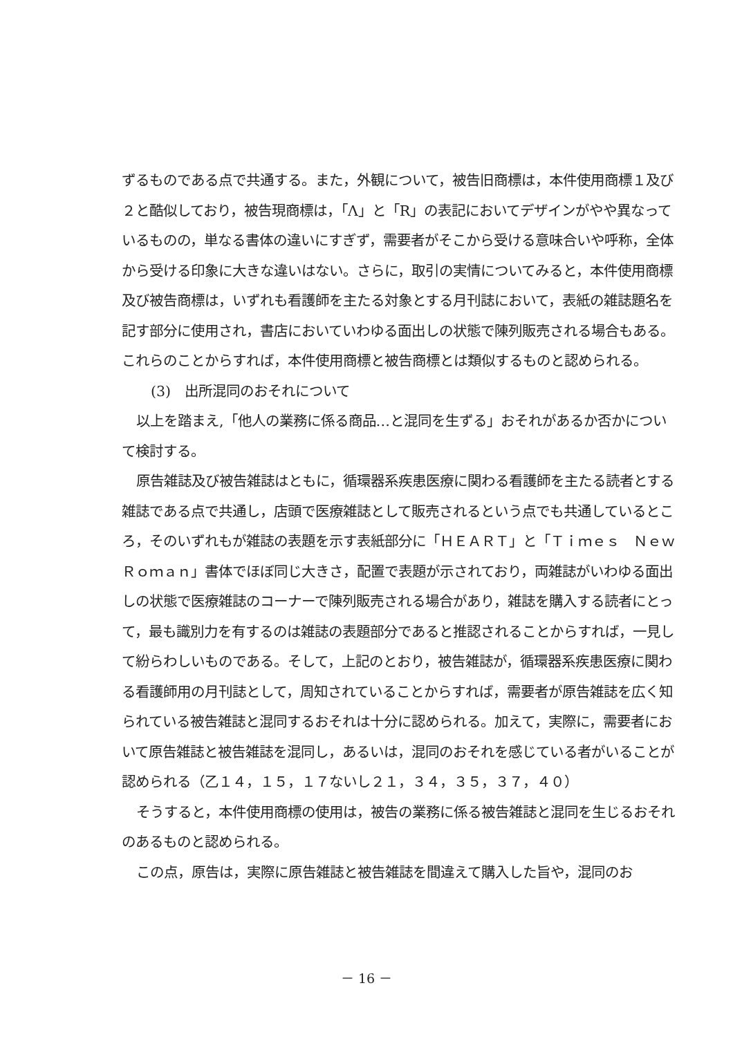ずるものである点で共通する。また，外観について，被告旧商標は，本件使用商標１及び２と酷似しており，被告現商標は，「Λ」と「R」の表記においてデザインがやや異なっているものの，単なる書体の違いにすぎず，需要者がそこから受ける意味合いや呼称，全体から受ける印象に大きな違いはない。さらに，取引の実情についてみると，本件使用商標及び被告商標は，いずれも看護師を主たる対象とする月刊誌において，表紙の雑誌題名を記す部分に使用され，書店においていわゆる面出しの状態で陳列販売される場合もある。これらのことからすれば，本件使用商標と被告商標とは類似するものと認められる。
(3)　出所混同のおそれについて
以上を踏まえ,「他人の業務に係る商品…と混同を生ずる」おそれがあるか否かについて検討する。
原告雑誌及び被告雑誌はともに，循環器系疾患医療に関わる看護師を主たる読者とする雑誌である点で共通し，店頭で医療雑誌として販売されるという点でも共通しているところ，そのいずれもが雑誌の表題を示す表紙部分に「ＨＥＡＲＴ」と「Ｔｉｍｅｓ　Ｎｅｗ　Ｒｏｍａｎ」書体でほぼ同じ大きさ，配置で表題が示されており，両雑誌がいわゆる面出しの状態で医療雑誌のコーナーで陳列販売される場合があり，雑誌を購入する読者にとって，最も識別力を有するのは雑誌の表題部分であると推認されることからすれば，一見して紛らわしいものである。そして，上記のとおり，被告雑誌が，循環器系疾患医療に関わる看護師用の月刊誌として，周知されていることからすれば，需要者が原告雑誌を広く知られている被告雑誌と混同するおそれは十分に認められる。加えて，実際に，需要者において原告雑誌と被告雑誌を混同し，あるいは，混同のおそれを感じている者がいることが認められる（乙１４，１５，１７ないし２１，３４，３５，３７，４０）
そうすると，本件使用商標の使用は，被告の業務に係る被告雑誌と混同を生じるおそれのあるものと認められる。
この点，原告は，実際に原告雑誌と被告雑誌を間違えて購入した旨や，混同のお
－ 16 －